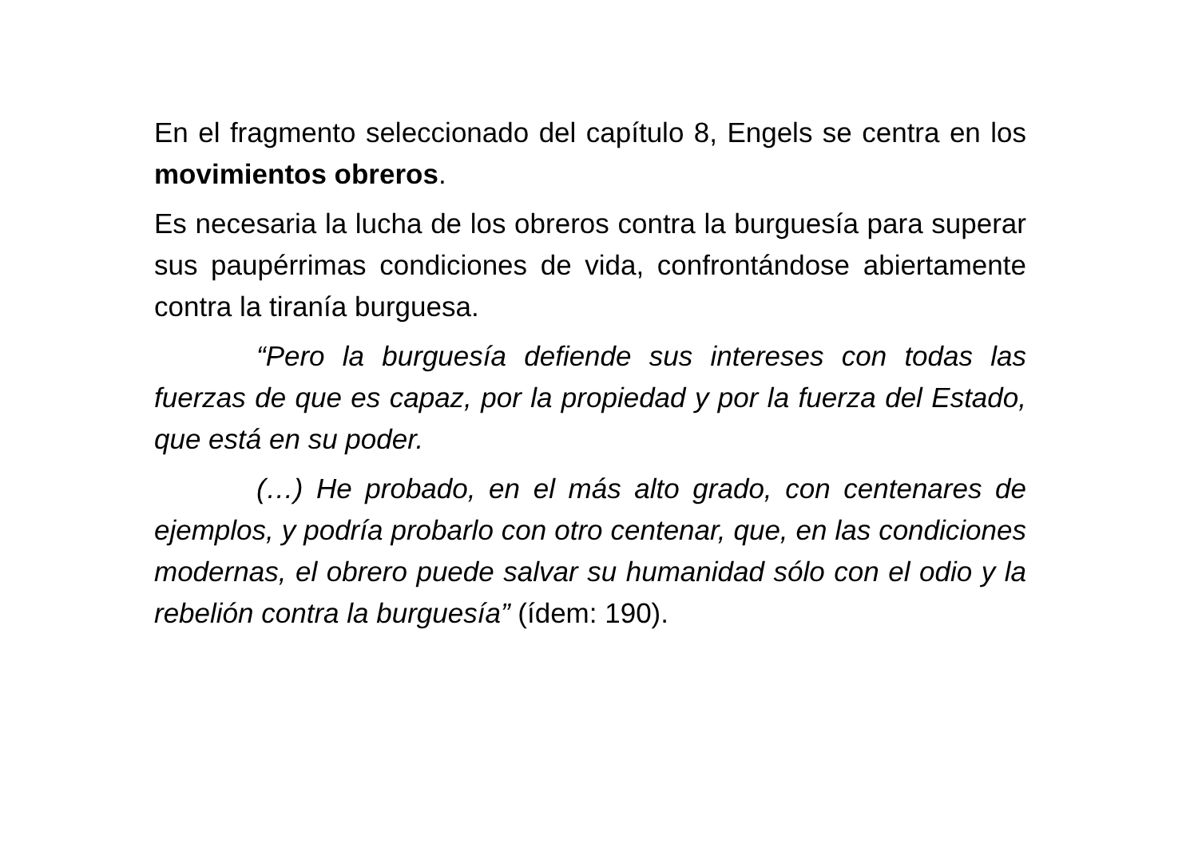En el fragmento seleccionado del capítulo 8, Engels se centra en los movimientos obreros.
Es necesaria la lucha de los obreros contra la burguesía para superar sus paupérrimas condiciones de vida, confrontándose abiertamente contra la tiranía burguesa.
“Pero la burguesía defiende sus intereses con todas las fuerzas de que es capaz, por la propiedad y por la fuerza del Estado, que está en su poder.
(…) He probado, en el más alto grado, con centenares de ejemplos, y podría probarlo con otro centenar, que, en las condiciones modernas, el obrero puede salvar su humanidad sólo con el odio y la rebelión contra la burguesía” (ídem: 190).